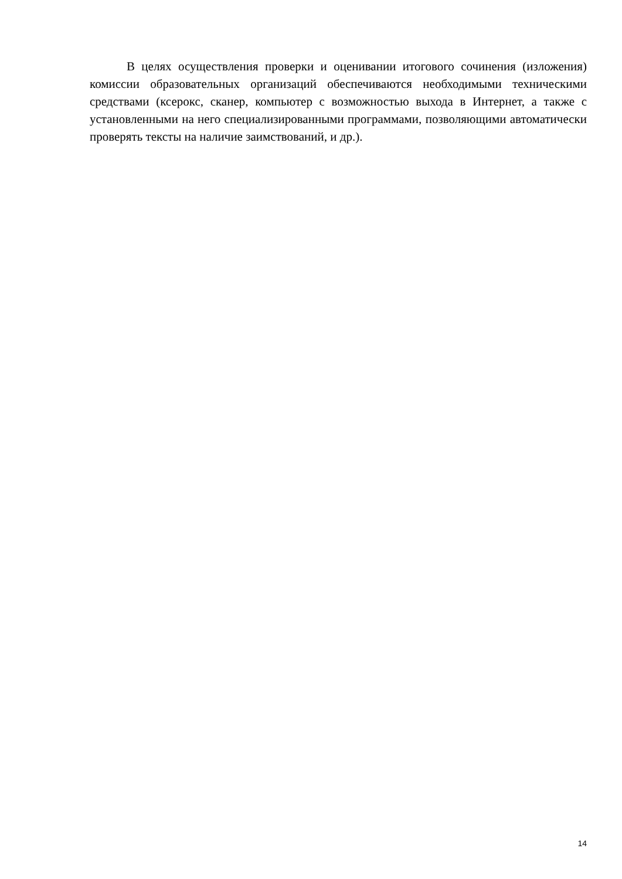В целях осуществления проверки и оценивании итогового сочинения (изложения) комиссии образовательных организаций обеспечиваются необходимыми техническими средствами (ксерокс, сканер, компьютер с возможностью выхода в Интернет, а также с установленными на него специализированными программами, позволяющими автоматически проверять тексты на наличие заимствований, и др.).
14